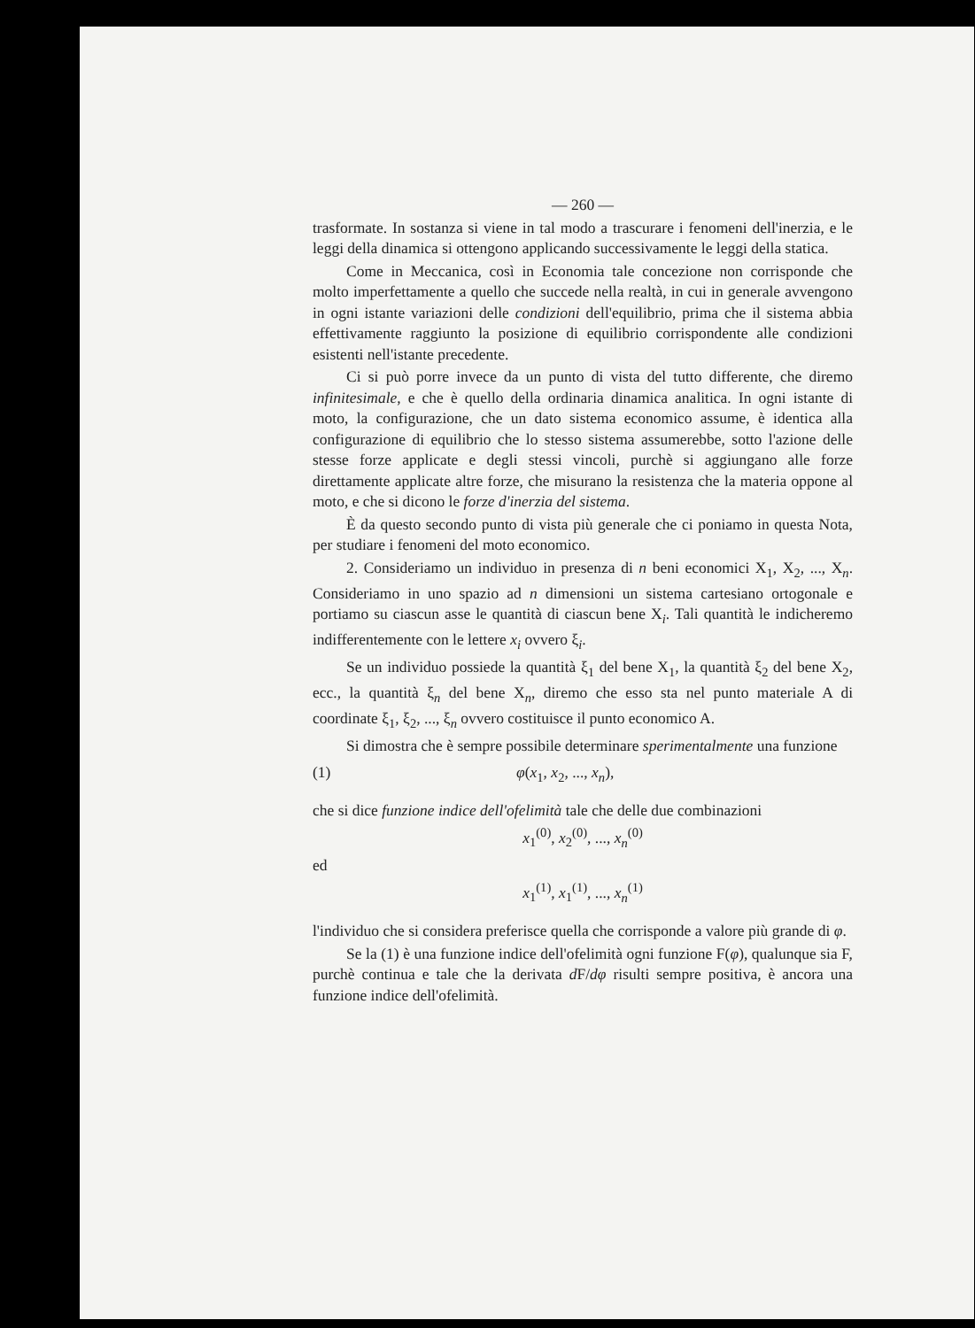— 260 —
trasformate. In sostanza si viene in tal modo a trascurare i fenomeni dell'inerzia, e le leggi della dinamica si ottengono applicando successivamente le leggi della statica.
Come in Meccanica, così in Economia tale concezione non corrisponde che molto imperfettamente a quello che succede nella realtà, in cui in generale avvengono in ogni istante variazioni delle condizioni dell'equilibrio, prima che il sistema abbia effettivamente raggiunto la posizione di equilibrio corrispondente alle condizioni esistenti nell'istante precedente.
Ci si può porre invece da un punto di vista del tutto differente, che diremo infinitesimale, e che è quello della ordinaria dinamica analitica. In ogni istante di moto, la configurazione, che un dato sistema economico assume, è identica alla configurazione di equilibrio che lo stesso sistema assumerebbe, sotto l'azione delle stesse forze applicate e degli stessi vincoli, purchè si aggiungano alle forze direttamente applicate altre forze, che misurano la resistenza che la materia oppone al moto, e che si dicono le forze d'inerzia del sistema.
È da questo secondo punto di vista più generale che ci poniamo in questa Nota, per studiare i fenomeni del moto economico.
2. Consideriamo un individuo in presenza di n beni economici X<sub>1</sub>, X<sub>2</sub>, ..., X<sub>n</sub>. Consideriamo in uno spazio ad n dimensioni un sistema cartesiano ortogonale e portiamo su ciascun asse le quantità di ciascun bene X<sub>i</sub>. Tali quantità le indicheremo indifferentemente con le lettere x<sub>i</sub> ovvero ξ<sub>i</sub>.
Se un individuo possiede la quantità ξ<sub>1</sub> del bene X<sub>1</sub>, la quantità ξ<sub>2</sub> del bene X<sub>2</sub>, ecc., la quantità ξ<sub>n</sub> del bene X<sub>n</sub>, diremo che esso sta nel punto materiale A di coordinate ξ<sub>1</sub>, ξ<sub>2</sub>, ..., ξ<sub>n</sub> ovvero costituisce il punto economico A.
Si dimostra che è sempre possibile determinare sperimentalmente una funzione
(1) φ(x<sub>1</sub>, x<sub>2</sub>, ..., x<sub>n</sub>),
che si dice funzione indice dell'ofelimità tale che delle due combinazioni
x<sub>1</sub><sup>(0)</sup>, x<sub>2</sub><sup>(0)</sup>, ..., x<sub>n</sub><sup>(0)</sup>
ed
x<sub>1</sub><sup>(1)</sup>, x<sub>1</sub><sup>(1)</sup>, ..., x<sub>n</sub><sup>(1)</sup>
l'individuo che si considera preferisce quella che corrisponde a valore più grande di φ.
Se la (1) è una funzione indice dell'ofelimità ogni funzione F(φ), qualunque sia F, purchè continua e tale che la derivata d F/dφ risulti sempre positiva, è ancora una funzione indice dell'ofelimità.